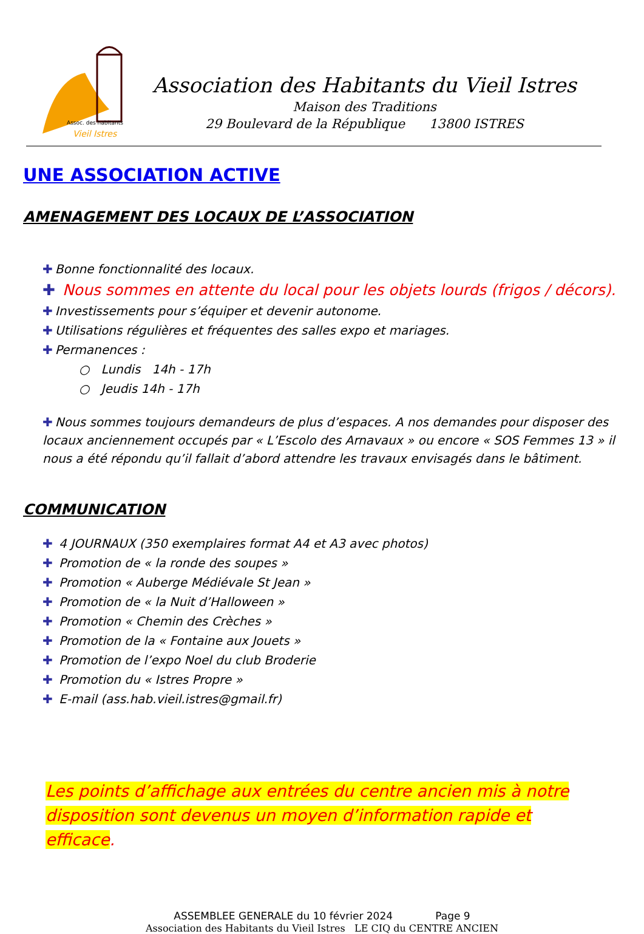Assoc. des habitants
Vieil Istres
Association des Habitants du Vieil Istres
Maison des Traditions
29 Boulevard de la République 13800 ISTRES
UNE ASSOCIATION ACTIVE
AMENAGEMENT DES LOCAUX DE L’ASSOCIATION
✚ Bonne fonctionnalité des locaux.
✚ Nous sommes en attente du local pour les objets lourds (frigos / décors).
✚ Investissements pour s’équiper et devenir autonome.
✚ Utilisations régulières et fréquentes des salles expo et mariages.
✚ Permanences :
○ Lundis 14h - 17h
○ Jeudis 14h - 17h
✚ Nous sommes toujours demandeurs de plus d’espaces. A nos demandes pour disposer des locaux anciennement occupés par « L’Escolo des Arnavaux » ou encore « SOS Femmes 13 » il nous a été répondu qu’il fallait d’abord attendre les travaux envisagés dans le bâtiment.
COMMUNICATION
✚ 4 JOURNAUX (350 exemplaires format A4 et A3 avec photos)
✚ Promotion de « la ronde des soupes »
✚ Promotion « Auberge Médiévale St Jean »
✚ Promotion de « la Nuit d’Halloween »
✚ Promotion « Chemin des Crèches »
✚ Promotion de la « Fontaine aux Jouets »
✚ Promotion de l’expo Noel du club Broderie
✚ Promotion du « Istres Propre »
✚ E-mail (ass.hab.vieil.istres@gmail.fr)
Les points d’affichage aux entrées du centre ancien mis à notre disposition sont devenus un moyen d’information rapide et efficace.
ASSEMBLEE GENERALE du 10 février 2024 Page 9
Association des Habitants du Vieil Istres LE CIQ du CENTRE ANCIEN